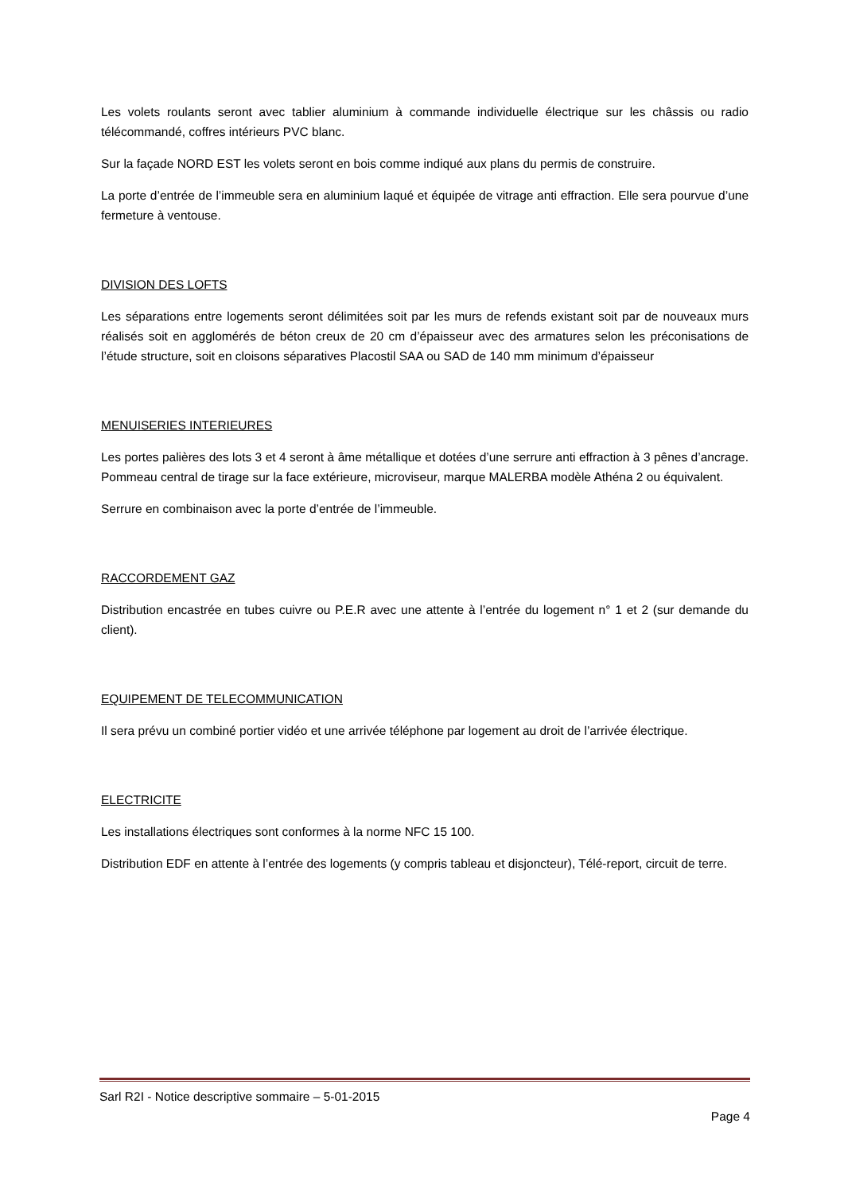Les volets roulants seront avec tablier aluminium à commande individuelle électrique sur les châssis ou radio télécommandé, coffres intérieurs PVC blanc.
Sur la façade NORD EST les volets seront en bois comme indiqué aux plans du permis de construire.
La porte d’entrée de l’immeuble sera en aluminium laqué et équipée de vitrage anti effraction. Elle sera pourvue d’une fermeture à ventouse.
DIVISION DES LOFTS
Les séparations entre logements seront délimitées soit par les murs de refends existant soit par de nouveaux murs réalisés soit en agglomérés de béton creux de 20 cm d’épaisseur avec des armatures selon les préconisations de l’étude structure, soit en cloisons séparatives Placostil SAA ou SAD de 140 mm minimum d’épaisseur
MENUISERIES INTERIEURES
Les portes palières des lots 3 et 4 seront à âme métallique et dotées d’une serrure anti effraction à 3 pênes d’ancrage. Pommeau central de tirage sur la face extérieure, microviseur, marque MALERBA modèle Athéna 2 ou équivalent.
Serrure en combinaison avec la porte d’entrée de l’immeuble.
RACCORDEMENT GAZ
Distribution encastrée en tubes cuivre ou P.E.R avec une attente à l’entrée du logement n° 1 et 2 (sur demande du client).
EQUIPEMENT DE TELECOMMUNICATION
Il sera prévu un combiné portier vidéo et une arrivée téléphone par logement au droit de l’arrivée électrique.
ELECTRICITE
Les installations électriques sont conformes à la norme NFC 15 100.
Distribution EDF en attente à l’entrée des logements (y compris tableau et disjoncteur), Télé-report, circuit de terre.
Sarl R2I - Notice descriptive sommaire – 5-01-2015
Page 4